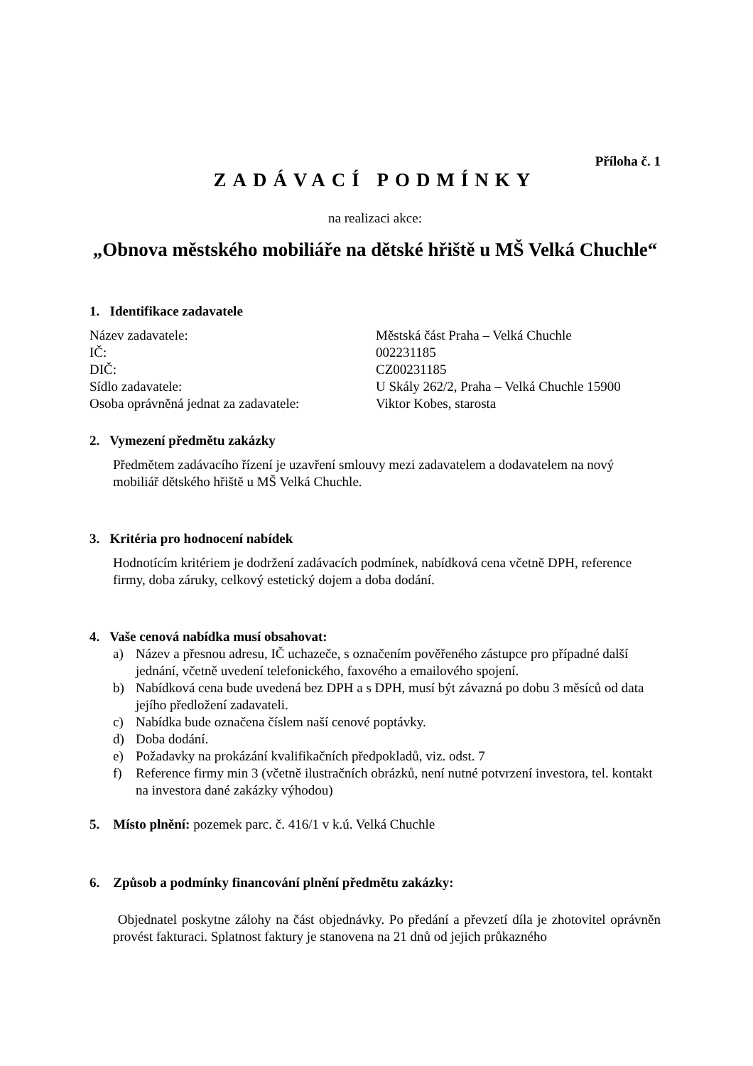Příloha č. 1
ZADÁVACÍ PODMÍNKY
na realizaci akce:
„Obnova městského mobiliáře na dětské hřiště u MŠ Velká Chuchle“
1. Identifikace zadavatele
| Název zadavatele: | Městská část Praha – Velká Chuchle |
| IČ: | 002231185 |
| DIČ: | CZ00231185 |
| Sídlo zadavatele: | U Skály 262/2, Praha – Velká Chuchle 15900 |
| Osoba oprávněná jednat za zadavatele: | Viktor Kobes, starosta |
2. Vymezení předmětu zakázky
Předmětem zadávacího řízení je uzavření smlouvy mezi zadavatelem a dodavatelem na nový mobiliář dětského hřiště u MŠ Velká Chuchle.
3. Kritéria pro hodnocení nabídek
Hodnotícím kritériem je dodržení zadávacích podmínek, nabídková cena včetně DPH, reference firmy, doba záruky, celkový estetický dojem a doba dodání.
4. Vaše cenová nabídka musí obsahovat:
a) Název a přesnou adresu, IČ uchazeče, s označením pověřeného zástupce pro případné další jednání, včetně uvedení telefonického, faxového a emailového spojení.
b) Nabídková cena bude uvedená bez DPH a s DPH, musí být závazná po dobu 3 měsíců od data jejího předložení zadavateli.
c) Nabídka bude označena číslem naší cenové poptávky.
d) Doba dodání.
e) Požadavky na prokázání kvalifikačních předpokladů, viz. odst. 7
f) Reference firmy min 3 (včetně ilustračních obrázků, není nutné potvrzení investora, tel. kontakt na investora dané zakázky výhodou)
5. Místo plnění: pozemek parc. č. 416/1 v k.ú. Velká Chuchle
6. Způsob a podmínky financování plnění předmětu zakázky:
Objednatel poskytne zálohy na část objednávky. Po předání a převzetí díla je zhotovitel oprávněn provést fakturaci. Splatnost faktury je stanovena na 21 dnů od jejich průkazného